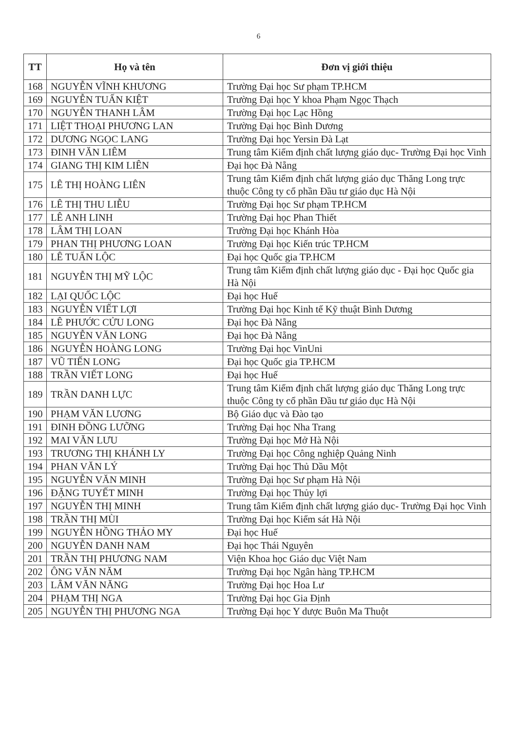6
| TT | Họ và tên | Đơn vị giới thiệu |
| --- | --- | --- |
| 168 | NGUYỄN VĨNH KHƯƠNG | Trường Đại học Sư phạm TP.HCM |
| 169 | NGUYỄN TUẤN KIỆT | Trường Đại học Y khoa Phạm Ngọc Thạch |
| 170 | NGUYỄN THANH LÂM | Trường Đại học Lạc Hồng |
| 171 | LIỆT THOẠI PHƯƠNG LAN | Trường Đại học Bình Dương |
| 172 | DƯƠNG NGỌC LANG | Trường Đại học Yersin Đà Lạt |
| 173 | ĐINH VĂN LIÊM | Trung tâm Kiểm định chất lượng giáo dục- Trường Đại học Vinh |
| 174 | GIANG THỊ KIM LIÊN | Đại học Đà Nẵng |
| 175 | LÊ THỊ HOÀNG LIÊN | Trung tâm Kiểm định chất lượng giáo dục Thăng Long trực thuộc Công ty cổ phần Đầu tư giáo dục Hà Nội |
| 176 | LÊ THỊ THU LIỄU | Trường Đại học Sư phạm TP.HCM |
| 177 | LÊ ANH LINH | Trường Đại học Phan Thiết |
| 178 | LÂM THỊ LOAN | Trường Đại học Khánh Hòa |
| 179 | PHAN THỊ PHƯƠNG LOAN | Trường Đại học Kiến trúc TP.HCM |
| 180 | LÊ TUẤN LỘC | Đại học Quốc gia TP.HCM |
| 181 | NGUYỄN THỊ MỸ LỘC | Trung tâm Kiểm định chất lượng giáo dục - Đại học Quốc gia Hà Nội |
| 182 | LẠI QUỐC LỘC | Đại học Huế |
| 183 | NGUYỄN VIẾT LỢI | Trường Đại học Kinh tế Kỹ thuật Bình Dương |
| 184 | LÊ PHƯỚC CỬU LONG | Đại học Đà Nẵng |
| 185 | NGUYỄN VĂN LONG | Đại học Đà Nẵng |
| 186 | NGUYỄN HOÀNG LONG | Trường Đại học VinUni |
| 187 | VŨ TIẾN LONG | Đại học Quốc gia TP.HCM |
| 188 | TRẦN VIẾT LONG | Đại học Huế |
| 189 | TRẦN DANH LỰC | Trung tâm Kiểm định chất lượng giáo dục Thăng Long trực thuộc Công ty cổ phần Đầu tư giáo dục Hà Nội |
| 190 | PHẠM VĂN LƯƠNG | Bộ Giáo dục và Đào tạo |
| 191 | ĐINH ĐỒNG LƯỠNG | Trường Đại học Nha Trang |
| 192 | MAI VĂN LƯU | Trường Đại học Mở Hà Nội |
| 193 | TRƯƠNG THỊ KHÁNH LY | Trường Đại học Công nghiệp Quảng Ninh |
| 194 | PHAN VĂN LÝ | Trường Đại học Thủ Dầu Một |
| 195 | NGUYỄN VĂN MINH | Trường Đại học Sư phạm Hà Nội |
| 196 | ĐẶNG TUYẾT MINH | Trường Đại học Thủy lợi |
| 197 | NGUYỄN THỊ MINH | Trung tâm Kiểm định chất lượng giáo dục- Trường Đại học Vinh |
| 198 | TRẦN THỊ MÙI | Trường Đại học Kiểm sát Hà Nội |
| 199 | NGUYỄN HỒNG THẢO MY | Đại học Huế |
| 200 | NGUYỄN DANH NAM | Đại học Thái Nguyên |
| 201 | TRẦN THỊ PHƯƠNG NAM | Viện Khoa học Giáo dục Việt Nam |
| 202 | ÔNG VĂN NĂM | Trường Đại học Ngân hàng TP.HCM |
| 203 | LÂM VĂN NĂNG | Trường Đại học Hoa Lư |
| 204 | PHẠM THỊ NGA | Trường Đại học Gia Định |
| 205 | NGUYỄN THỊ PHƯƠNG NGA | Trường Đại học Y dược Buôn Ma Thuột |